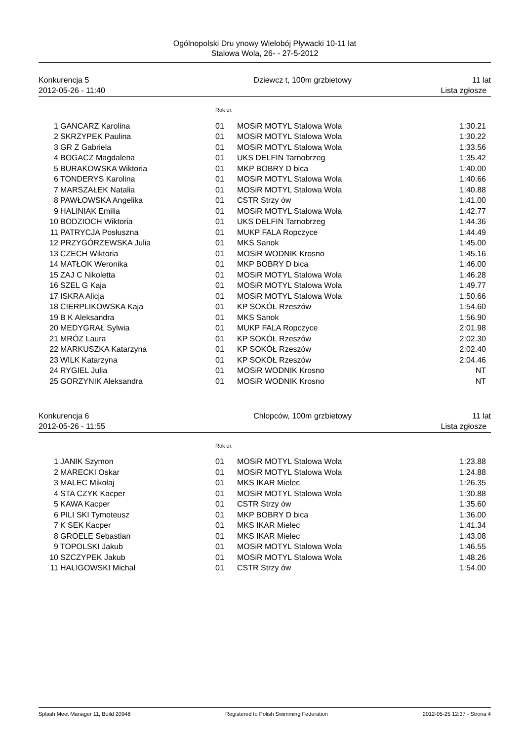Ogólnopolski Dru ynowy Wielobój Pływacki 10-11 lat
Stalowa Wola, 26- - 27-5-2012
Konkurencja 5
2012-05-26 - 11:40
Dziewcz t, 100m grzbietowy 11 lat
Lista zgłosze
| | | Rok ur. | | |
| 1 | GANCARZ Karolina | 01 | MOSiR MOTYL Stalowa Wola | 1:30.21 |
| 2 | SKRZYPEK Paulina | 01 | MOSiR MOTYL Stalowa Wola | 1:30.22 |
| 3 | GR Z Gabriela | 01 | MOSiR MOTYL Stalowa Wola | 1:33.56 |
| 4 | BOGACZ Magdalena | 01 | UKS DELFIN Tarnobrzeg | 1:35.42 |
| 5 | BURAKOWSKA Wiktoria | 01 | MKP BOBRY D bica | 1:40.00 |
| 6 | TONDERYS Karolina | 01 | MOSiR MOTYL Stalowa Wola | 1:40.66 |
| 7 | MARSZAŁEK Natalia | 01 | MOSiR MOTYL Stalowa Wola | 1:40.88 |
| 8 | PAWŁOWSKA Angelika | 01 | CSTR Strzy ów | 1:41.00 |
| 9 | HALINIAK Emilia | 01 | MOSiR MOTYL Stalowa Wola | 1:42.77 |
| 10 | BODZIOCH Wiktoria | 01 | UKS DELFIN Tarnobrzeg | 1:44.36 |
| 11 | PATRYCJA Posłuszna | 01 | MUKP FALA Ropczyce | 1:44.49 |
| 12 | PRZYGÓRZEWSKA Julia | 01 | MKS Sanok | 1:45.00 |
| 13 | CZECH Wiktoria | 01 | MOSiR WODNIK Krosno | 1:45.16 |
| 14 | MATŁOK Weronika | 01 | MKP BOBRY D bica | 1:46.00 |
| 15 | ZAJ C Nikoletta | 01 | MOSiR MOTYL Stalowa Wola | 1:46.28 |
| 16 | SZEL G Kaja | 01 | MOSiR MOTYL Stalowa Wola | 1:49.77 |
| 17 | ISKRA Alicja | 01 | MOSiR MOTYL Stalowa Wola | 1:50.66 |
| 18 | CIERPLIKOWSKA Kaja | 01 | KP SOKÓŁ Rzeszów | 1:54.60 |
| 19 | B K Aleksandra | 01 | MKS Sanok | 1:56.90 |
| 20 | MEDYGRAŁ Sylwia | 01 | MUKP FALA Ropczyce | 2:01.98 |
| 21 | MRÓZ Laura | 01 | KP SOKÓŁ Rzeszów | 2:02.30 |
| 22 | MARKUSZKA Katarzyna | 01 | KP SOKÓŁ Rzeszów | 2:02.40 |
| 23 | WILK Katarzyna | 01 | KP SOKÓŁ Rzeszów | 2:04.46 |
| 24 | RYGIEL Julia | 01 | MOSiR WODNIK Krosno | NT |
| 25 | GORZYNIK Aleksandra | 01 | MOSiR WODNIK Krosno | NT |
Konkurencja 6
2012-05-26 - 11:55
Chłopców, 100m grzbietowy 11 lat
Lista zgłosze
| | | Rok ur. | | |
| 1 | JANIK Szymon | 01 | MOSiR MOTYL Stalowa Wola | 1:23.88 |
| 2 | MARECKI Oskar | 01 | MOSiR MOTYL Stalowa Wola | 1:24.88 |
| 3 | MALEC Mikołaj | 01 | MKS IKAR Mielec | 1:26.35 |
| 4 | STA CZYK Kacper | 01 | MOSiR MOTYL Stalowa Wola | 1:30.88 |
| 5 | KAWA Kacper | 01 | CSTR Strzy ów | 1:35.60 |
| 6 | PILI SKI Tymoteusz | 01 | MKP BOBRY D bica | 1:36.00 |
| 7 | K SEK Kacper | 01 | MKS IKAR Mielec | 1:41.34 |
| 8 | GROELE Sebastian | 01 | MKS IKAR Mielec | 1:43.08 |
| 9 | TOPOLSKI Jakub | 01 | MOSiR MOTYL Stalowa Wola | 1:46.55 |
| 10 | SZCZYPEK Jakub | 01 | MOSiR MOTYL Stalowa Wola | 1:48.26 |
| 11 | HALIGOWSKI Michał | 01 | CSTR Strzy ów | 1:54.00 |
Splash Meet Manager 11, Build 20948
Registered to Polish Swimming Federation
2012-05-25 12:37 - Strona 4